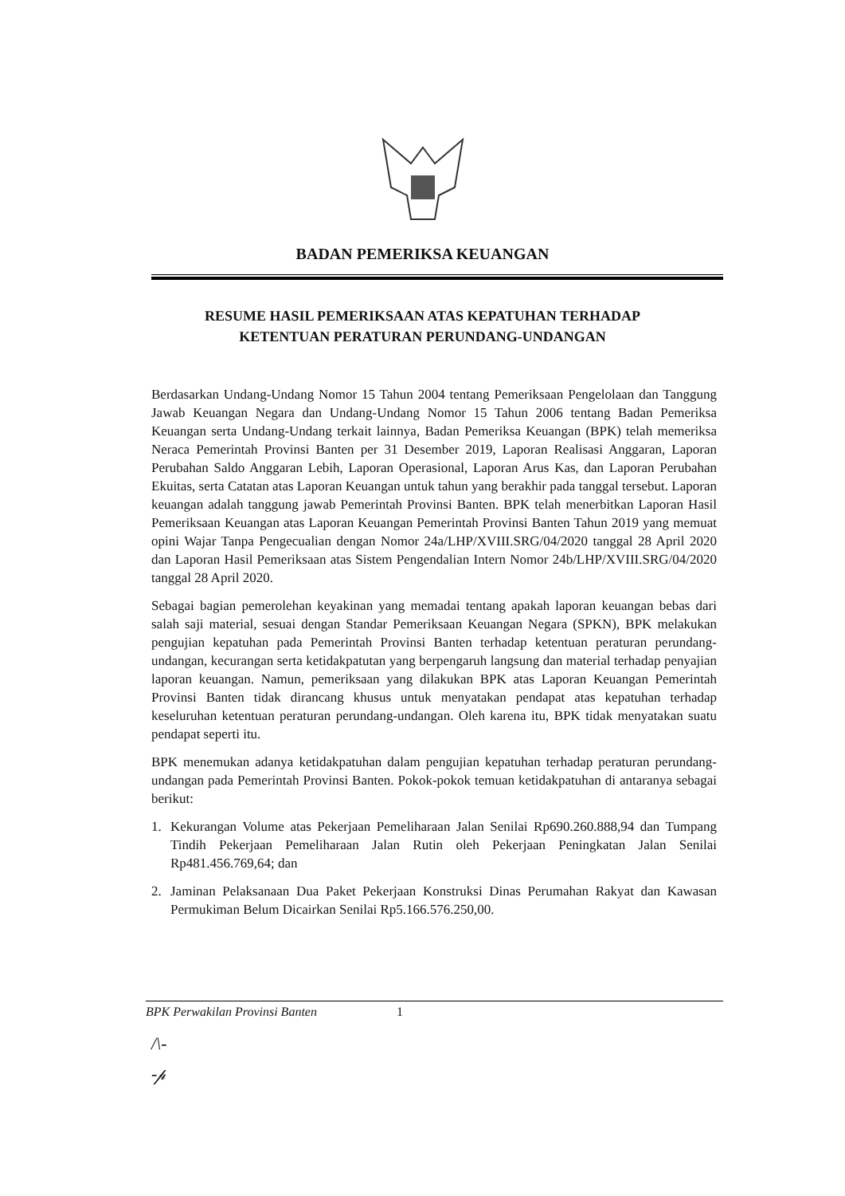BADAN PEMERIKSA KEUANGAN
RESUME HASIL PEMERIKSAAN ATAS KEPATUHAN TERHADAP
KETENTUAN PERATURAN PERUNDANG-UNDANGAN
Berdasarkan Undang-Undang Nomor 15 Tahun 2004 tentang Pemeriksaan Pengelolaan dan Tanggung Jawab Keuangan Negara dan Undang-Undang Nomor 15 Tahun 2006 tentang Badan Pemeriksa Keuangan serta Undang-Undang terkait lainnya, Badan Pemeriksa Keuangan (BPK) telah memeriksa Neraca Pemerintah Provinsi Banten per 31 Desember 2019, Laporan Realisasi Anggaran, Laporan Perubahan Saldo Anggaran Lebih, Laporan Operasional, Laporan Arus Kas, dan Laporan Perubahan Ekuitas, serta Catatan atas Laporan Keuangan untuk tahun yang berakhir pada tanggal tersebut. Laporan keuangan adalah tanggung jawab Pemerintah Provinsi Banten. BPK telah menerbitkan Laporan Hasil Pemeriksaan Keuangan atas Laporan Keuangan Pemerintah Provinsi Banten Tahun 2019 yang memuat opini Wajar Tanpa Pengecualian dengan Nomor 24a/LHP/XVIII.SRG/04/2020 tanggal 28 April 2020 dan Laporan Hasil Pemeriksaan atas Sistem Pengendalian Intern Nomor 24b/LHP/XVIII.SRG/04/2020 tanggal 28 April 2020.
Sebagai bagian pemerolehan keyakinan yang memadai tentang apakah laporan keuangan bebas dari salah saji material, sesuai dengan Standar Pemeriksaan Keuangan Negara (SPKN), BPK melakukan pengujian kepatuhan pada Pemerintah Provinsi Banten terhadap ketentuan peraturan perundang-undangan, kecurangan serta ketidakpatutan yang berpengaruh langsung dan material terhadap penyajian laporan keuangan. Namun, pemeriksaan yang dilakukan BPK atas Laporan Keuangan Pemerintah Provinsi Banten tidak dirancang khusus untuk menyatakan pendapat atas kepatuhan terhadap keseluruhan ketentuan peraturan perundang-undangan. Oleh karena itu, BPK tidak menyatakan suatu pendapat seperti itu.
BPK menemukan adanya ketidakpatuhan dalam pengujian kepatuhan terhadap peraturan perundang-undangan pada Pemerintah Provinsi Banten. Pokok-pokok temuan ketidakpatuhan di antaranya sebagai berikut:
1. Kekurangan Volume atas Pekerjaan Pemeliharaan Jalan Senilai Rp690.260.888,94 dan Tumpang Tindih Pekerjaan Pemeliharaan Jalan Rutin oleh Pekerjaan Peningkatan Jalan Senilai Rp481.456.769,64; dan
2. Jaminan Pelaksanaan Dua Paket Pekerjaan Konstruksi Dinas Perumahan Rakyat dan Kawasan Permukiman Belum Dicairkan Senilai Rp5.166.576.250,00.
BPK Perwakilan Provinsi Banten 1
/\-
-𝓅